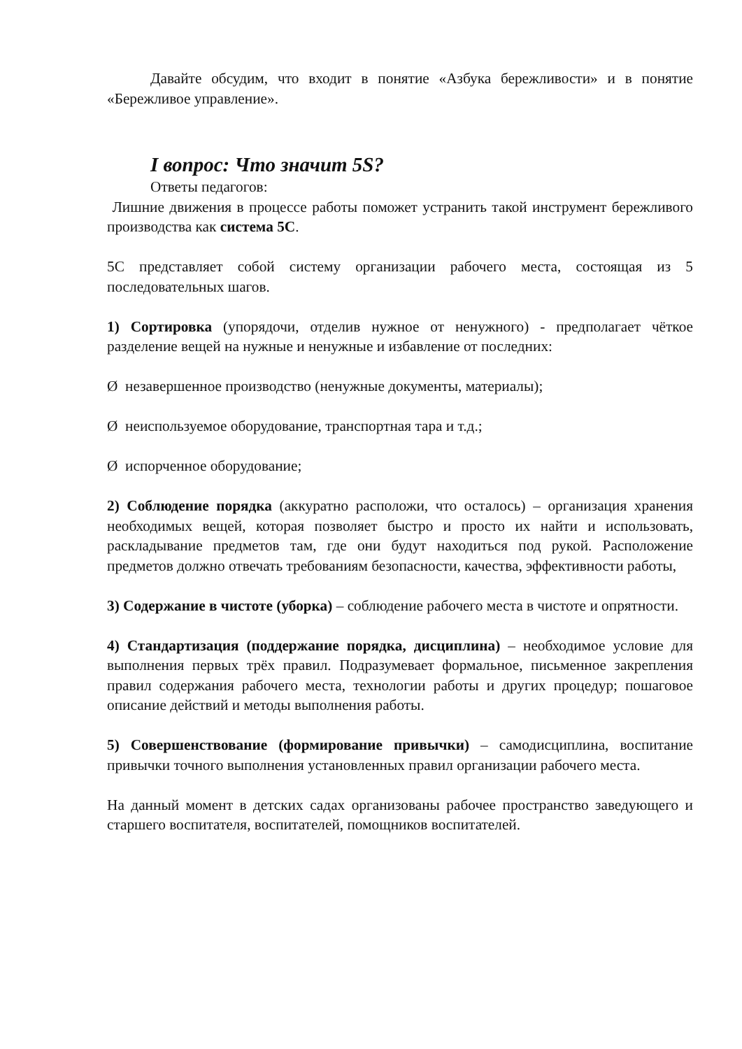Давайте обсудим, что входит в понятие «Азбука бережливости» и в понятие «Бережливое управление».
I вопрос: Что значит 5S?
Ответы педагогов:
Лишние движения в процессе работы поможет устранить такой инструмент бережливого производства как система 5С.
5С представляет собой систему организации рабочего места, состоящая из 5 последовательных шагов.
1) Сортировка (упорядочи, отделив нужное от ненужного) - предполагает чёткое разделение вещей на нужные и ненужные и избавление от последних:
Ø незавершенное производство (ненужные документы, материалы);
Ø неиспользуемое оборудование, транспортная тара и т.д.;
Ø испорченное оборудование;
2) Соблюдение порядка (аккуратно расположи, что осталось) – организация хранения необходимых вещей, которая позволяет быстро и просто их найти и использовать, раскладывание предметов там, где они будут находиться под рукой. Расположение предметов должно отвечать требованиям безопасности, качества, эффективности работы,
3) Содержание в чистоте (уборка) – соблюдение рабочего места в чистоте и опрятности.
4) Стандартизация (поддержание порядка, дисциплина) – необходимое условие для выполнения первых трёх правил. Подразумевает формальное, письменное закрепления правил содержания рабочего места, технологии работы и других процедур; пошаговое описание действий и методы выполнения работы.
5) Совершенствование (формирование привычки) – самодисциплина, воспитание привычки точного выполнения установленных правил организации рабочего места.
На данный момент в детских садах организованы рабочее пространство заведующего и старшего воспитателя, воспитателей, помощников воспитателей.